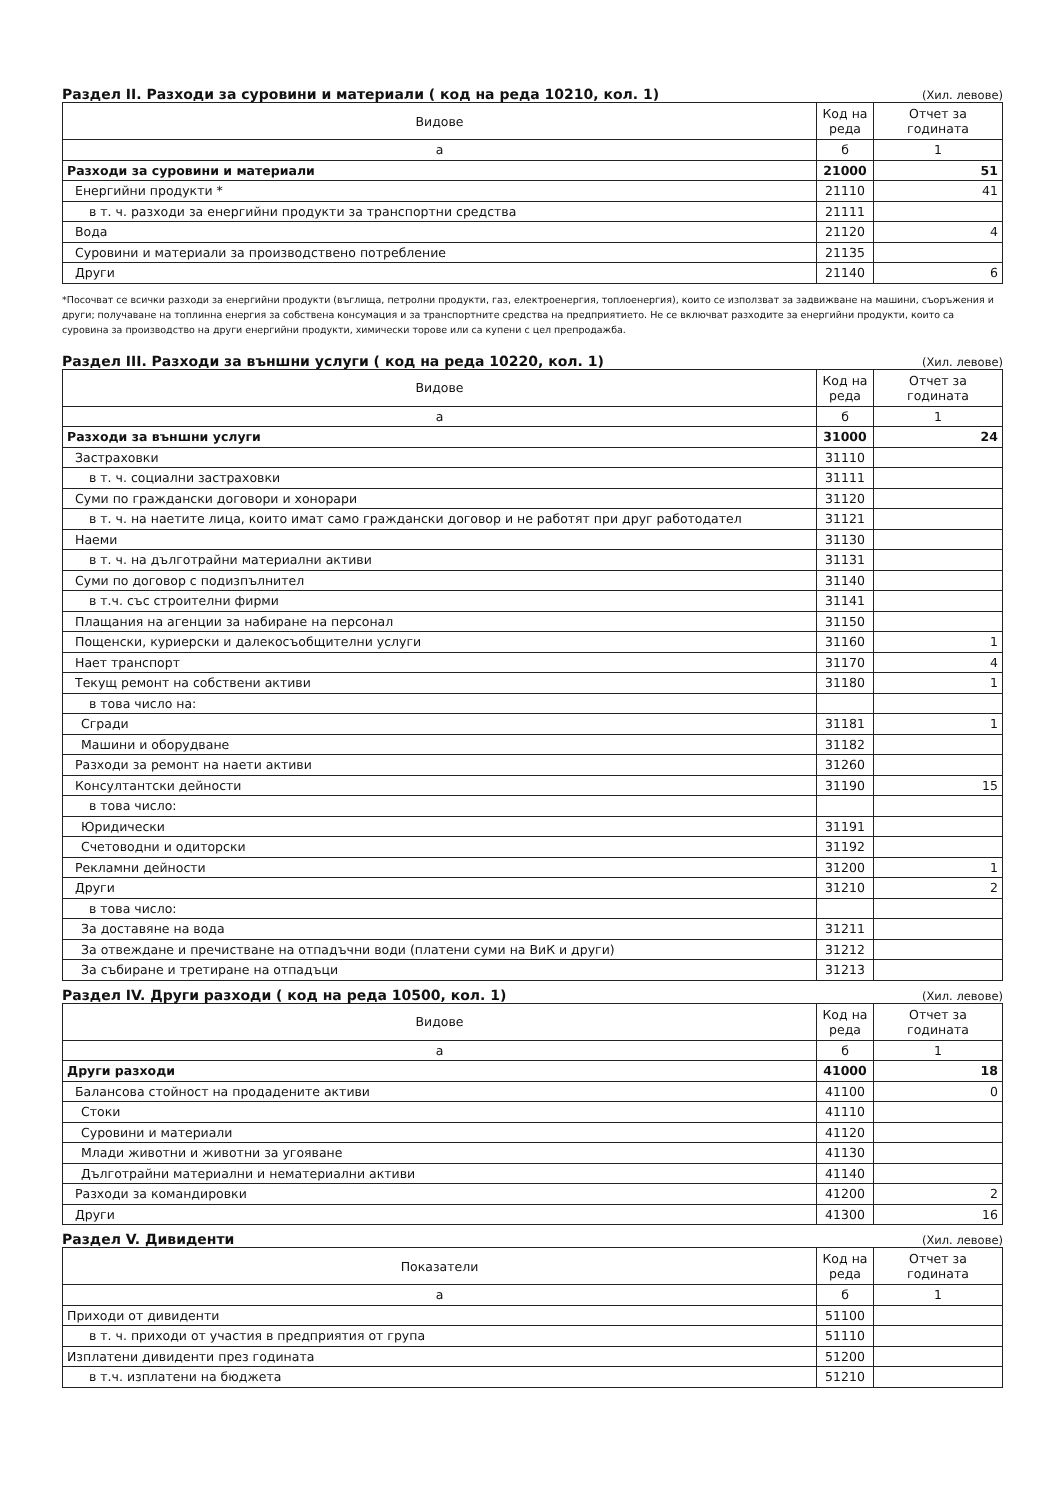Раздел II. Разходи за суровини и материали ( код на реда 10210, кол. 1)
(Хил. левове)
| Видове | Код на реда | Отчет за годината |
| --- | --- | --- |
| а | б | 1 |
| Разходи за суровини и материали | 21000 | 51 |
| Енергийни продукти * | 21110 | 41 |
| в т. ч. разходи за енергийни продукти за транспортни средства | 21111 | |
| Вода | 21120 | 4 |
| Суровини и материали за производствено потребление | 21135 | |
| Други | 21140 | 6 |
*Посочват се всички разходи за енергийни продукти (въглища, петролни продукти, газ, електроенергия, топлоенергия), които се използват за задвижване на машини, съоръжения и други; получаване на топлинна енергия за собствена консумация и за транспортните средства на предприятието. Не се включват разходите за енергийни продукти, които са суровина за производство на други енергийни продукти, химически торове или са купени с цел препродажба.
Раздел III. Разходи за външни услуги ( код на реда 10220, кол. 1)
(Хил. левове)
| Видове | Код на реда | Отчет за годината |
| --- | --- | --- |
| а | б | 1 |
| Разходи за външни услуги | 31000 | 24 |
| Застраховки | 31110 | |
| в т. ч. социални застраховки | 31111 | |
| Суми по граждански договори и хонорари | 31120 | |
| в т. ч. на наетите лица, които имат само граждански договор и не работят при друг работодател | 31121 | |
| Наеми | 31130 | |
| в т. ч. на дълготрайни материални активи | 31131 | |
| Суми по договор с подизпълнител | 31140 | |
| в т.ч. със строителни фирми | 31141 | |
| Плащания на агенции за набиране на персонал | 31150 | |
| Пощенски, куриерски и далекосъобщителни услуги | 31160 | 1 |
| Нает транспорт | 31170 | 4 |
| Текущ ремонт на собствени активи | 31180 | 1 |
| в това число на: | | |
| Сгради | 31181 | 1 |
| Машини и оборудване | 31182 | |
| Разходи за ремонт на наети активи | 31260 | |
| Консултантски дейности | 31190 | 15 |
| в това число: | | |
| Юридически | 31191 | |
| Счетоводни и одиторски | 31192 | |
| Рекламни дейности | 31200 | 1 |
| Други | 31210 | 2 |
| в това число: | | |
| За доставяне на вода | 31211 | |
| За отвеждане и пречистване на отпадъчни води (платени суми на ВиК и други) | 31212 | |
| За събиране и третиране на отпадъци | 31213 | |
Раздел IV. Други разходи ( код на реда 10500, кол. 1)
(Хил. левове)
| Видове | Код на реда | Отчет за годината |
| --- | --- | --- |
| а | б | 1 |
| Други разходи | 41000 | 18 |
| Балансова стойност на продадените активи | 41100 | 0 |
| Стоки | 41110 | |
| Суровини и материали | 41120 | |
| Млади животни и животни за угояване | 41130 | |
| Дълготрайни материални и нематериални активи | 41140 | |
| Разходи за командировки | 41200 | 2 |
| Други | 41300 | 16 |
Раздел V. Дивиденти
(Хил. левове)
| Показатели | Код на реда | Отчет за годината |
| --- | --- | --- |
| а | б | 1 |
| Приходи от дивиденти | 51100 | |
| в т. ч. приходи от участия в предприятия от група | 51110 | |
| Изплатени дивиденти през годината | 51200 | |
| в т.ч. изплатени на бюджета | 51210 | |